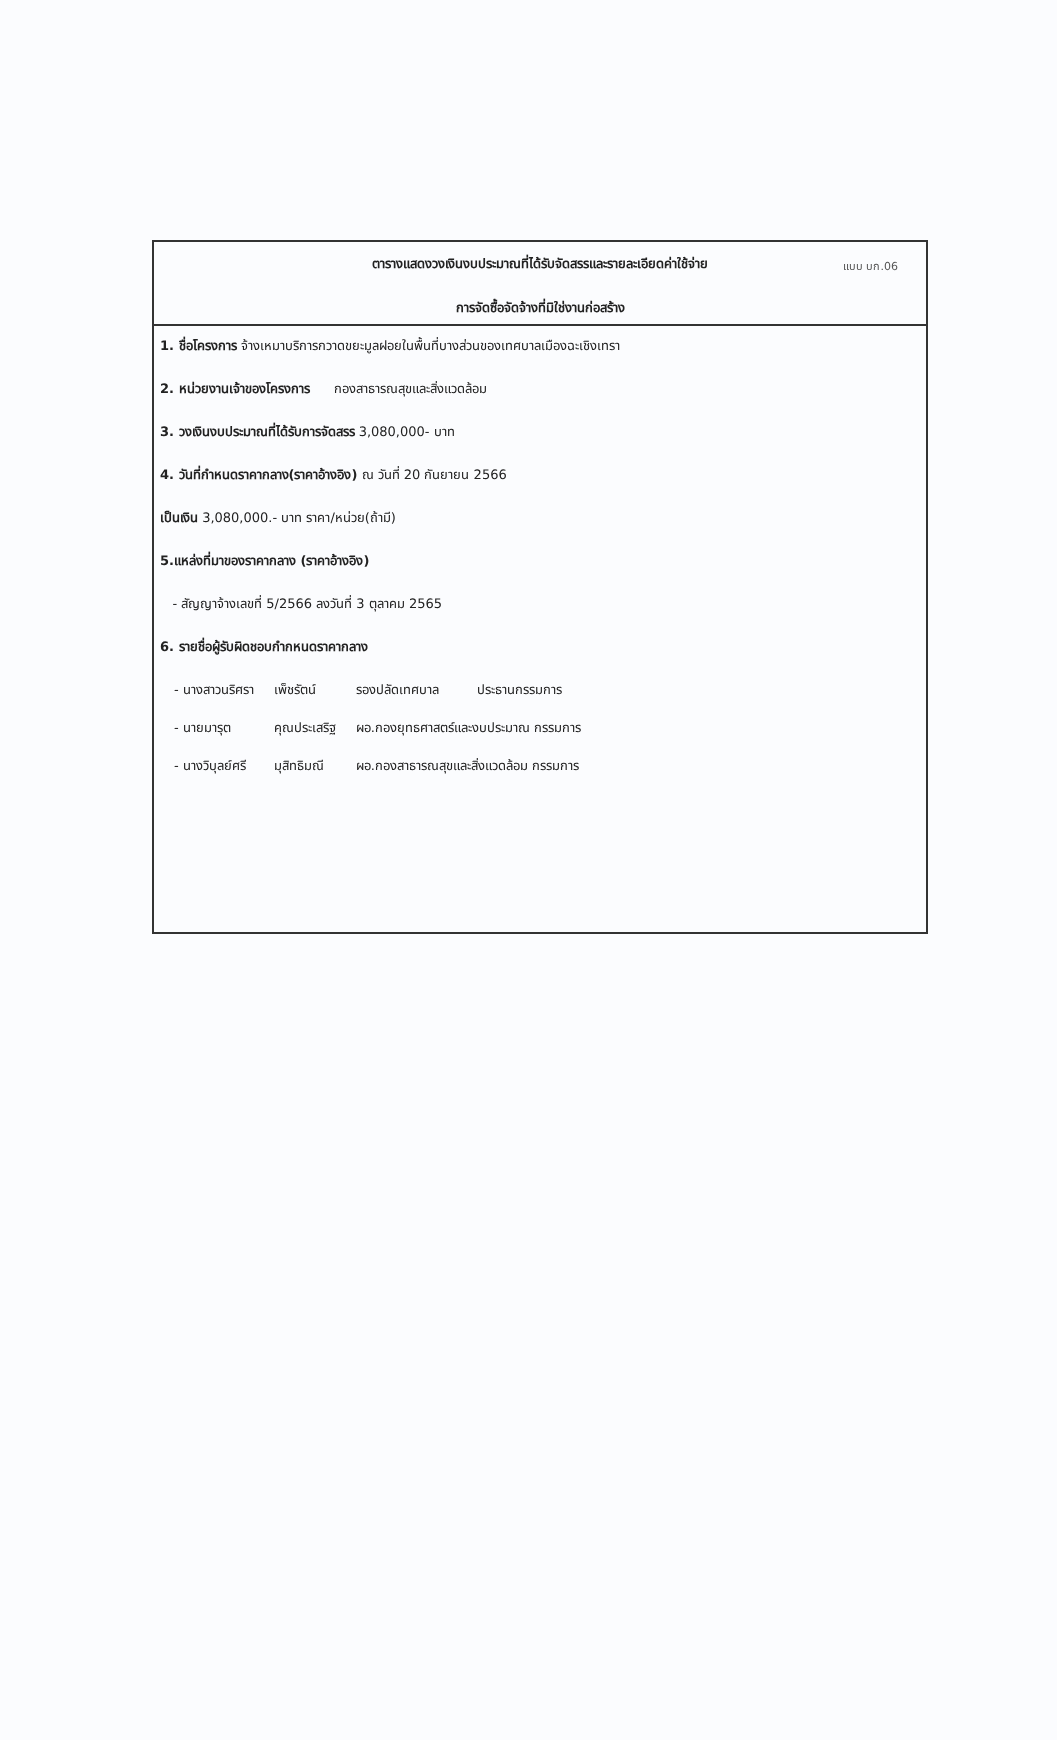แบบ บก.06
ตารางแสดงวงเงินงบประมาณที่ได้รับจัดสรรและรายละเอียดค่าใช้จ่าย
การจัดซื้อจัดจ้างที่มิใช่งานก่อสร้าง
1. ชื่อโครงการ จ้างเหมาบริการกวาดขยะมูลฝอยในพื้นที่บางส่วนของเทศบาลเมืองฉะเชิงเทรา
2. หน่วยงานเจ้าของโครงการ กองสาธารณสุขและสิ่งแวดล้อม
3. วงเงินงบประมาณที่ได้รับการจัดสรร 3,080,000- บาท
4. วันที่กำหนดราคากลาง(ราคาอ้างอิง) ณ วันที่ 20 กันยายน 2566
เป็นเงิน 3,080,000.- บาท ราคา/หน่วย(ถ้ามี)
5.แหล่งที่มาของราคากลาง (ราคาอ้างอิง)
- สัญญาจ้างเลขที่ 5/2566 ลงวันที่ 3 ตุลาคม 2565
6. รายชื่อผู้รับผิดชอบกำกหนดราคากลาง
| - นางสาวนริศรา | เพ็ชรัตน์ | รองปลัดเทศบาล | ประธานกรรมการ |
| - นายมารุต | คุณประเสริฐ | ผอ.กองยุทธศาสตร์และงบประมาณ กรรมการ | |
| - นางวิบุลย์ศรี | มุสิทธิมณี | ผอ.กองสาธารณสุขและสิ่งแวดล้อม กรรมการ | |